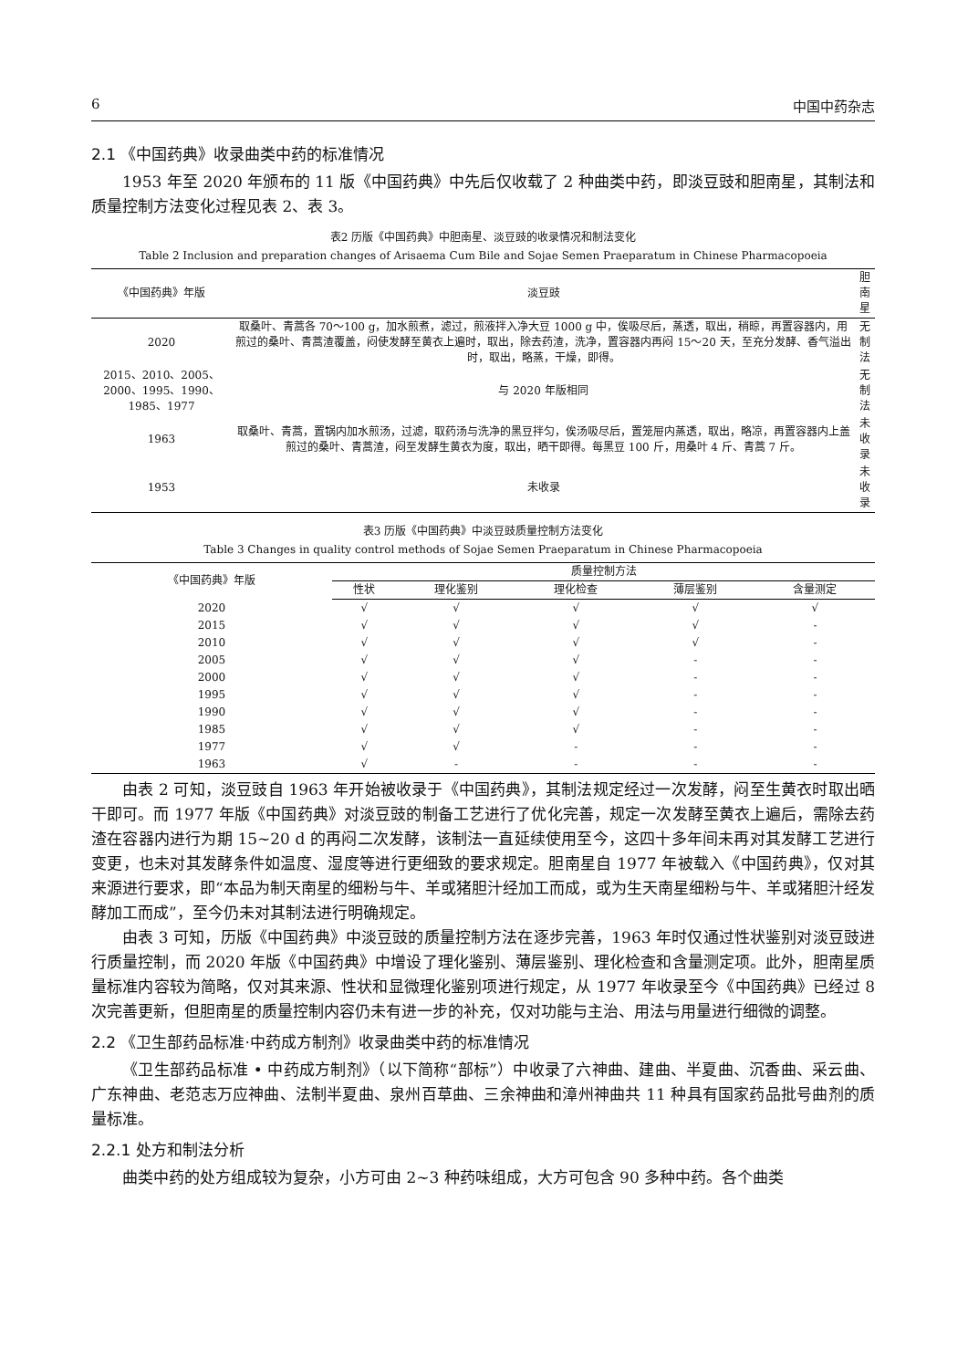6 中国中药杂志
2.1 《中国药典》收录曲类中药的标准情况
1953 年至 2020 年颁布的 11 版《中国药典》中先后仅收载了 2 种曲类中药，即淡豆豉和胆南星，其制法和质量控制方法变化过程见表 2、表 3。
表2 历版《中国药典》中胆南星、淡豆豉的收录情况和制法变化
Table 2 Inclusion and preparation changes of Arisaema Cum Bile and Sojae Semen Praeparatum in Chinese Pharmacopoeia
| 《中国药典》年版 | 淡豆豉 | 胆南星 |
| --- | --- | --- |
| 2020 | 取桑叶、青蒿各 70～100 g，加水煎煮，滤过，煎液拌入净大豆 1000 g 中，俟吸尽后，蒸透，取出，稍晾，再置容器内，用煎过的桑叶、青蒿渣覆盖，闷使发酵至黄衣上遍时，取出，除去药渣，洗净，置容器内再闷 15～20 天，至充分发酵、香气溢出时，取出，略蒸，干燥，即得。 | 无制法 |
| 2015、2010、2005、2000、1995、1990、1985、1977 | 与 2020 年版相同 | 无制法 |
| 1963 | 取桑叶、青蒿，置锅内加水煎汤，过滤，取药汤与洗净的黑豆拌匀，俟汤吸尽后，置笼屉内蒸透，取出，略凉，再置容器内上盖煎过的桑叶、青蒿渣，闷至发酵生黄衣为度，取出，晒干即得。每黑豆 100 斤，用桑叶 4 斤、青蒿 7 斤。 | 未收录 |
| 1953 | 未收录 | 未收录 |
表3 历版《中国药典》中淡豆豉质量控制方法变化
Table 3 Changes in quality control methods of Sojae Semen Praeparatum in Chinese Pharmacopoeia
| 《中国药典》年版 | 质量控制方法 | | | | |
| --- | --- | --- | --- | --- | --- |
| | 性状 | 理化鉴别 | 理化检查 | 薄层鉴别 | 含量测定 |
| 2020 | √ | √ | √ | √ | √ |
| 2015 | √ | √ | √ | √ | - |
| 2010 | √ | √ | √ | √ | - |
| 2005 | √ | √ | √ | - | - |
| 2000 | √ | √ | √ | - | - |
| 1995 | √ | √ | √ | - | - |
| 1990 | √ | √ | √ | - | - |
| 1985 | √ | √ | √ | - | - |
| 1977 | √ | √ | - | - | - |
| 1963 | √ | - | - | - | - |
由表 2 可知，淡豆豉自 1963 年开始被收录于《中国药典》，其制法规定经过一次发酵，闷至生黄衣时取出晒干即可。而 1977 年版《中国药典》对淡豆豉的制备工艺进行了优化完善，规定一次发酵至黄衣上遍后，需除去药渣在容器内进行为期 15~20 d 的再闷二次发酵，该制法一直延续使用至今，这四十多年间未再对其发酵工艺进行变更，也未对其发酵条件如温度、湿度等进行更细致的要求规定。胆南星自 1977 年被载入《中国药典》，仅对其来源进行要求，即“本品为制天南星的细粉与牛、羊或猪胆汁经加工而成，或为生天南星细粉与牛、羊或猪胆汁经发酵加工而成”，至今仍未对其制法进行明确规定。
由表 3 可知，历版《中国药典》中淡豆豉的质量控制方法在逐步完善，1963 年时仅通过性状鉴别对淡豆豉进行质量控制，而 2020 年版《中国药典》中增设了理化鉴别、薄层鉴别、理化检查和含量测定项。此外，胆南星质量标准内容较为简略，仅对其来源、性状和显微理化鉴别项进行规定，从 1977 年收录至今《中国药典》已经过 8 次完善更新，但胆南星的质量控制内容仍未有进一步的补充，仅对功能与主治、用法与用量进行细微的调整。
2.2 《卫生部药品标准·中药成方制剂》收录曲类中药的标准情况
《卫生部药品标准 • 中药成方制剂》（以下简称“部标”）中收录了六神曲、建曲、半夏曲、沉香曲、采云曲、广东神曲、老范志万应神曲、法制半夏曲、泉州百草曲、三余神曲和漳州神曲共 11 种具有国家药品批号曲剂的质量标准。
2.2.1 处方和制法分析
曲类中药的处方组成较为复杂，小方可由 2~3 种药味组成，大方可包含 90 多种中药。各个曲类